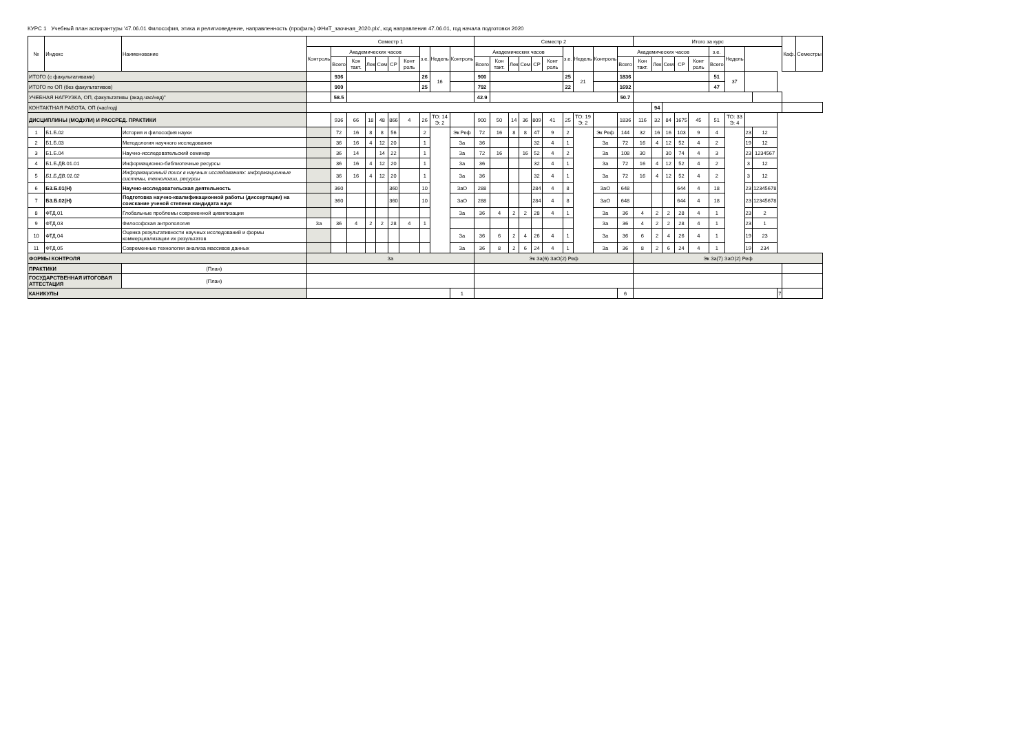КУРС 1 Учебный план аспирантуры '47.06.01 Философия, этика и религиоведение, направленность (профиль) ФНиТ_заочная_2020.plx', код направления 47.06.01, год начала подготовки 2020
| № | Индекс | Наименование | Семестр 1 | | | | | | | | | | Семестр 2 | | | | | | | | | | Итого за курс | | | | | | | | | | Каф. | Семестры |
| --- | --- | --- | --- | --- | --- | --- | --- | --- | --- | --- | --- | --- | --- | --- | --- | --- | --- | --- | --- | --- | --- | --- | --- | --- | --- | --- | --- | --- | --- | --- | --- | --- | --- | --- |
| | | | Контроль | Академических часов | | | | | | з.е. | Недель | Контроль | Академических часов | | | | | | з.е. | Недель | Контроль | Академических часов | | | | | | з.е. | Недель | | | | | |
| | | | | Всего | Кон такт. | Лек | Сем | СР | Конт роль | | | | Всего | Кон такт. | Лек | Сем | СР | Конт роль | | | | Всего | Кон такт. | Лек | Сем | СР | Конт роль | Всего | | | | | | |
| ИТОГО (с факультативами) | | | | 936 | | | | | | 26 | 16 | | 900 | | | | | | 25 | 21 | | 1836 | | | | | | 51 | 37 | | | | | |
| ИТОГО по ОП (без факультативов) | | | | 900 | | | | | | 25 | | | 792 | | | | | | 22 | | | 1692 | | | | | | 47 | | | | | | |
| УЧЕБНАЯ НАГРУЗКА, ОП, факультативы (акад.час/нед)" | | | | 58.5 | | | | | | | | | 42.9 | | | | | | | | | 50.7 | | | | | | | | | | | | |
| КОНТАКТНАЯ РАБОТА, ОП (час/год) | | | | | | | | | | | | | | | | | | | | | | | | 94 | | | | | | | | | | |
| ДИСЦИПЛИНЫ (МОДУЛИ) И РАССРЕД. ПРАКТИКИ | | | | 936 | 66 | 18 | 48 | 866 | 4 | 26 | ТО: 14 Э: 2 | | 900 | 50 | 14 | 36 | 809 | 41 | 25 | ТО: 19 Э: 2 | | 1836 | 116 | 32 | 84 | 1675 | 45 | 51 | ТО: 33 Э: 4 | | | | | |
| 1 | Б1.Б.02 | История и философия науки | | 72 | 16 | 8 | 8 | 56 | | 2 | | Эк Реф | 72 | 16 | 8 | 8 | 47 | 9 | 2 | | Эк Реф | 144 | 32 | 16 | 16 | 103 | 9 | 4 | | 23 | 12 | | | |
| 2 | Б1.Б.03 | Методология научного исследования | | 36 | 16 | 4 | 12 | 20 | | 1 | | За | 36 | | | | 32 | 4 | 1 | | За | 72 | 16 | 4 | 12 | 52 | 4 | 2 | | 19 | 12 | | | |
| 3 | Б1.Б.04 | Научно-исследовательский семинар | | 36 | 14 | | 14 | 22 | | 1 | | За | 72 | 16 | | 16 | 52 | 4 | 2 | | За | 108 | 30 | | 30 | 74 | 4 | 3 | | 23 | 1234567 | | | |
| 4 | Б1.Б.ДВ.01.01 | Информационно-библиотечные ресурсы | | 36 | 16 | 4 | 12 | 20 | | 1 | | За | 36 | | | | 32 | 4 | 1 | | За | 72 | 16 | 4 | 12 | 52 | 4 | 2 | | 3 | 12 | | | |
| 5 | Б1.Б.ДВ.01.02 | Информационный поиск в научных исследованиях: информационные системы, технологии, ресурсы | | 36 | 16 | 4 | 12 | 20 | | 1 | | За | 36 | | | | 32 | 4 | 1 | | За | 72 | 16 | 4 | 12 | 52 | 4 | 2 | | 3 | 12 | | | |
| 6 | Б3.Б.01(Н) | Научно-исследовательская деятельность | | 360 | | | | 360 | | 10 | | ЗаО | 288 | | | | 284 | 4 | 8 | | ЗаО | 648 | | | | 644 | 4 | 18 | | 23 | 12345678 | | | |
| 7 | Б3.Б.02(Н) | Подготовка научно-квалификационной работы (диссертации) на соискание ученой степени кандидата наук | | 360 | | | | 360 | | 10 | | ЗаО | 288 | | | | 284 | 4 | 8 | | ЗаО | 648 | | | | 644 | 4 | 18 | | 23 | 12345678 | | | |
| 8 | ФТД.01 | Глобальные проблемы современной цивилизации | | | | | | | | | | За | 36 | 4 | 2 | 2 | 28 | 4 | 1 | | За | 36 | 4 | 2 | 2 | 28 | 4 | 1 | | 23 | 2 | | | |
| 9 | ФТД.03 | Философская антропология | За | 36 | 4 | 2 | 2 | 28 | 4 | 1 | | | | | | | | | | | За | 36 | 4 | 2 | 2 | 28 | 4 | 1 | | 23 | 1 | | | |
| 10 | ФТД.04 | Оценка результативности научных исследований и формы коммерциализации их результатов | | | | | | | | | | За | 36 | 6 | 2 | 4 | 26 | 4 | 1 | | За | 36 | 6 | 2 | 4 | 26 | 4 | 1 | | 19 | 23 | | | |
| 11 | ФТД.05 | Современные технологии анализа массивов данных | | | | | | | | | | За | 36 | 8 | 2 | 6 | 24 | 4 | 1 | | За | 36 | 8 | 2 | 6 | 24 | 4 | 1 | | 19 | 234 | | | |
| ФОРМЫ КОНТРОЛЯ | | | За | | | | | | | | | | Эк За(6) ЗаО(2) Реф | | | | | | | | | | Эк За(7) ЗаО(2) Реф | | | | | | | | | | | |
| ПРАКТИКИ | | (План) | | | | | | | | | | | | | | | | | | | | | | | | | | | | | | | | |
| ГОСУДАРСТВЕННАЯ ИТОГОВАЯ АТТЕСТАЦИЯ | | (План) | | | | | | | | | | | | | | | | | | | | | | | | | | | | | | | | |
| КАНИКУЛЫ | | | | | | | | | | | | 1 | | | | | | | | | | 6 | | | | | | | | | | 7 | | |